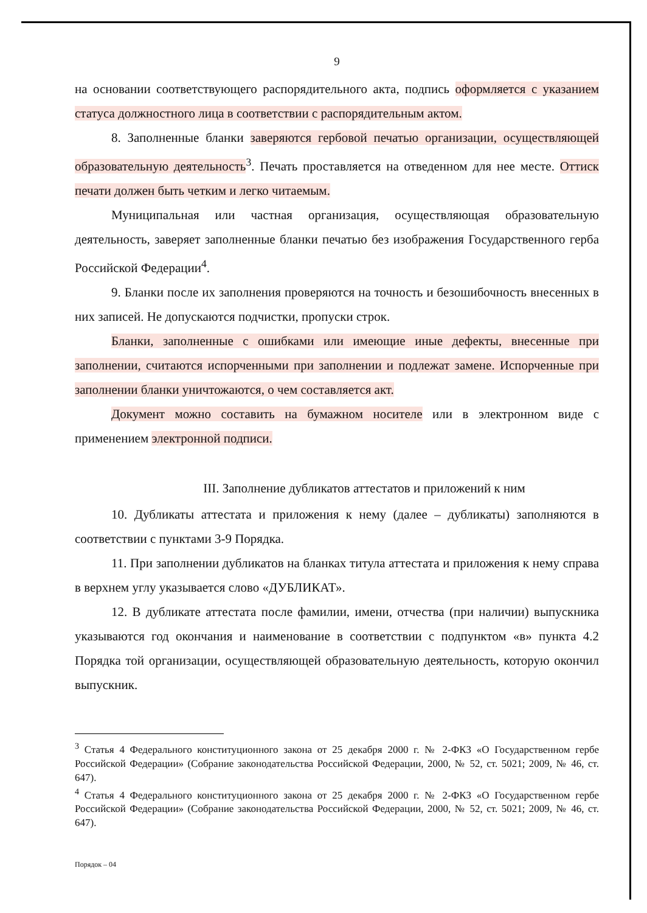9
на основании соответствующего распорядительного акта, подпись оформляется с указанием статуса должностного лица в соответствии с распорядительным актом.
8. Заполненные бланки заверяются гербовой печатью организации, осуществляющей образовательную деятельность<sup>3</sup>. Печать проставляется на отведенном для нее месте. Оттиск печати должен быть четким и легко читаемым.
Муниципальная или частная организация, осуществляющая образовательную деятельность, заверяет заполненные бланки печатью без изображения Государственного герба Российской Федерации<sup>4</sup>.
9. Бланки после их заполнения проверяются на точность и безошибочность внесенных в них записей. Не допускаются подчистки, пропуски строк.
Бланки, заполненные с ошибками или имеющие иные дефекты, внесенные при заполнении, считаются испорченными при заполнении и подлежат замене. Испорченные при заполнении бланки уничтожаются, о чем составляется акт.
Документ можно составить на бумажном носителе или в электронном виде с применением электронной подписи.
III. Заполнение дубликатов аттестатов и приложений к ним
10. Дубликаты аттестата и приложения к нему (далее – дубликаты) заполняются в соответствии с пунктами 3-9 Порядка.
11. При заполнении дубликатов на бланках титула аттестата и приложения к нему справа в верхнем углу указывается слово «ДУБЛИКАТ».
12. В дубликате аттестата после фамилии, имени, отчества (при наличии) выпускника указываются год окончания и наименование в соответствии с подпунктом «в» пункта 4.2 Порядка той организации, осуществляющей образовательную деятельность, которую окончил выпускник.
<sup>3</sup> Статья 4 Федерального конституционного закона от 25 декабря 2000 г. № 2-ФКЗ «О Государственном гербе Российской Федерации» (Собрание законодательства Российской Федерации, 2000, № 52, ст. 5021; 2009, № 46, ст. 647).
<sup>4</sup> Статья 4 Федерального конституционного закона от 25 декабря 2000 г. № 2-ФКЗ «О Государственном гербе Российской Федерации» (Собрание законодательства Российской Федерации, 2000, № 52, ст. 5021; 2009, № 46, ст. 647).
Порядок – 04